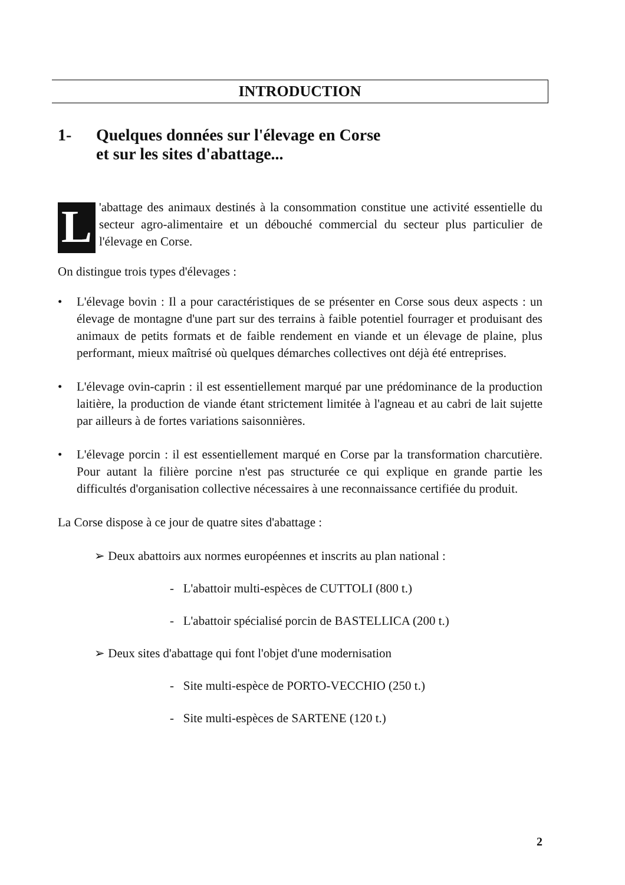INTRODUCTION
1- Quelques données sur l'élevage en Corse
et sur les sites d'abattage...
L 'abattage des animaux destinés à la consommation constitue une activité essentielle du secteur agro-alimentaire et un débouché commercial du secteur plus particulier de l'élevage en Corse.
On distingue trois types d'élevages :
• L'élevage bovin : Il a pour caractéristiques de se présenter en Corse sous deux aspects : un élevage de montagne d'une part sur des terrains à faible potentiel fourrager et produisant des animaux de petits formats et de faible rendement en viande et un élevage de plaine, plus performant, mieux maîtrisé où quelques démarches collectives ont déjà été entreprises.
• L'élevage ovin-caprin : il est essentiellement marqué par une prédominance de la production laitière, la production de viande étant strictement limitée à l'agneau et au cabri de lait sujette par ailleurs à de fortes variations saisonnières.
• L'élevage porcin : il est essentiellement marqué en Corse par la transformation charcutière. Pour autant la filière porcine n'est pas structurée ce qui explique en grande partie les difficultés d'organisation collective nécessaires à une reconnaissance certifiée du produit.
La Corse dispose à ce jour de quatre sites d'abattage :
➢ Deux abattoirs aux normes européennes et inscrits au plan national :
- L'abattoir multi-espèces de CUTTOLI (800 t.)
- L'abattoir spécialisé porcin de BASTELLICA (200 t.)
➢ Deux sites d'abattage qui font l'objet d'une modernisation
- Site multi-espèce de PORTO-VECCHIO (250 t.)
- Site multi-espèces de SARTENE (120 t.)
2